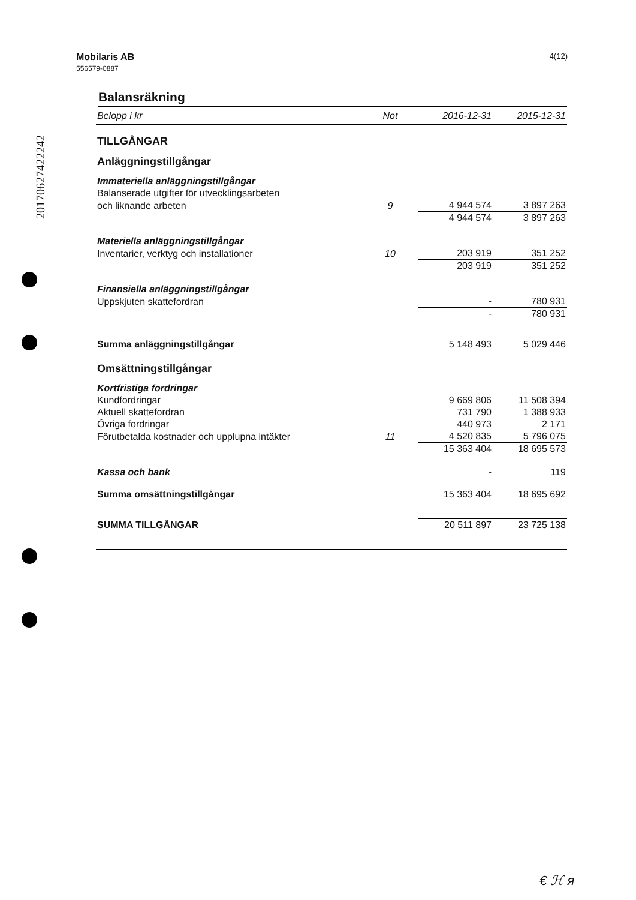20170627422242
4(12) Mobilaris AB
556579-0887
Balansräkning
| Belopp i kr | Not | 2016-12-31 | 2015-12-31 |
| --- | --- | --- | --- |
| TILLGÅNGAR | | | |
| Anläggningstillgångar | | | |
| Immateriella anläggningstillgångar | | | |
| Balanserade utgifter för utvecklingsarbeten | | | |
| och liknande arbeten | 9 | 4 944 574 | 3 897 263 |
| | | 4 944 574 | 3 897 263 |
| Materiella anläggningstillgångar | | | |
| Inventarier, verktyg och installationer | 10 | 203 919 | 351 252 |
| | | 203 919 | 351 252 |
| Finansiella anläggningstillgångar | | | |
| Uppskjuten skattefordran | | - | 780 931 |
| | | - | 780 931 |
| Summa anläggningstillgångar | | 5 148 493 | 5 029 446 |
| Omsättningstillgångar | | | |
| Kortfristiga fordringar | | | |
| Kundfordringar | | 9 669 806 | 11 508 394 |
| Aktuell skattefordran | | 731 790 | 1 388 933 |
| Övriga fordringar | | 440 973 | 2 171 |
| Förutbetalda kostnader och upplupna intäkter | 11 | 4 520 835 | 5 796 075 |
| | | 15 363 404 | 18 695 573 |
| Kassa och bank | | - | 119 |
| Summa omsättningstillgångar | | 15 363 404 | 18 695 692 |
| SUMMA TILLGÅNGAR | | 20 511 897 | 23 725 138 |
€ ℋ ᴙ